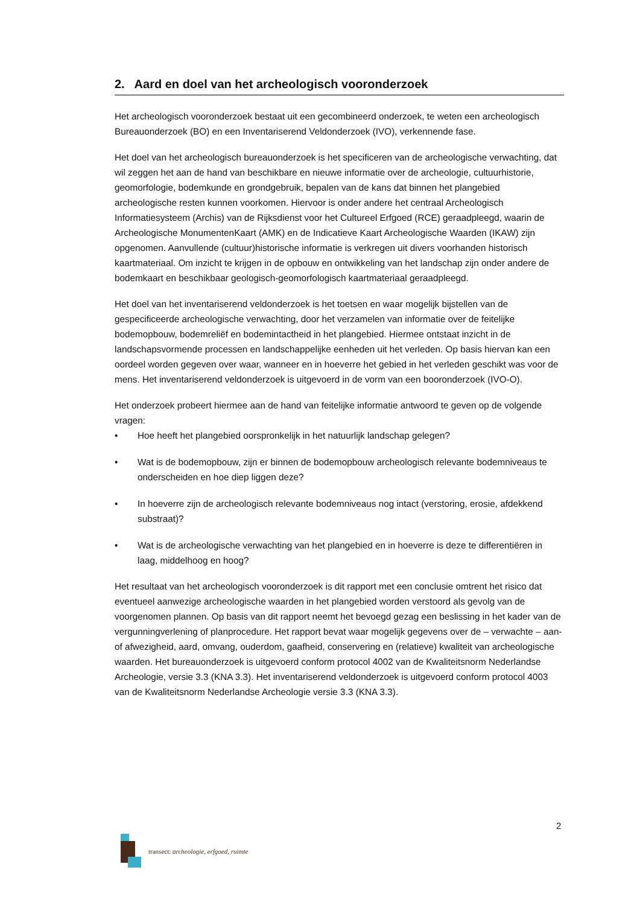2. Aard en doel van het archeologisch vooronderzoek
Het archeologisch vooronderzoek bestaat uit een gecombineerd onderzoek, te weten een archeologisch Bureauonderzoek (BO) en een Inventariserend Veldonderzoek (IVO), verkennende fase.
Het doel van het archeologisch bureauonderzoek is het specificeren van de archeologische verwachting, dat wil zeggen het aan de hand van beschikbare en nieuwe informatie over de archeologie, cultuurhistorie, geomorfologie, bodemkunde en grondgebruik, bepalen van de kans dat binnen het plangebied archeologische resten kunnen voorkomen. Hiervoor is onder andere het centraal Archeologisch Informatiesysteem (Archis) van de Rijksdienst voor het Cultureel Erfgoed (RCE) geraadpleegd, waarin de Archeologische MonumentenKaart (AMK) en de Indicatieve Kaart Archeologische Waarden (IKAW) zijn opgenomen. Aanvullende (cultuur)historische informatie is verkregen uit divers voorhanden historisch kaartmateriaal. Om inzicht te krijgen in de opbouw en ontwikkeling van het landschap zijn onder andere de bodemkaart en beschikbaar geologisch-geomorfologisch kaartmateriaal geraadpleegd.
Het doel van het inventariserend veldonderzoek is het toetsen en waar mogelijk bijstellen van de gespecificeerde archeologische verwachting, door het verzamelen van informatie over de feitelijke bodemopbouw, bodemreliëf en bodemintactheid in het plangebied. Hiermee ontstaat inzicht in de landschapsvormende processen en landschappelijke eenheden uit het verleden. Op basis hiervan kan een oordeel worden gegeven over waar, wanneer en in hoeverre het gebied in het verleden geschikt was voor de mens. Het inventariserend veldonderzoek is uitgevoerd in de vorm van een booronderzoek (IVO-O).
Het onderzoek probeert hiermee aan de hand van feitelijke informatie antwoord te geven op de volgende vragen:
• Hoe heeft het plangebied oorspronkelijk in het natuurlijk landschap gelegen?
• Wat is de bodemopbouw, zijn er binnen de bodemopbouw archeologisch relevante bodemniveaus te onderscheiden en hoe diep liggen deze?
• In hoeverre zijn de archeologisch relevante bodemniveaus nog intact (verstoring, erosie, afdekkend substraat)?
• Wat is de archeologische verwachting van het plangebied en in hoeverre is deze te differentiëren in laag, middelhoog en hoog?
Het resultaat van het archeologisch vooronderzoek is dit rapport met een conclusie omtrent het risico dat eventueel aanwezige archeologische waarden in het plangebied worden verstoord als gevolg van de voorgenomen plannen. Op basis van dit rapport neemt het bevoegd gezag een beslissing in het kader van de vergunningverlening of planprocedure. Het rapport bevat waar mogelijk gegevens over de – verwachte – aan- of afwezigheid, aard, omvang, ouderdom, gaafheid, conservering en (relatieve) kwaliteit van archeologische waarden. Het bureauonderzoek is uitgevoerd conform protocol 4002 van de Kwaliteitsnorm Nederlandse Archeologie, versie 3.3 (KNA 3.3). Het inventariserend veldonderzoek is uitgevoerd conform protocol 4003 van de Kwaliteitsnorm Nederlandse Archeologie versie 3.3 (KNA 3.3).
2
transect: archeologie, erfgoed, ruimte